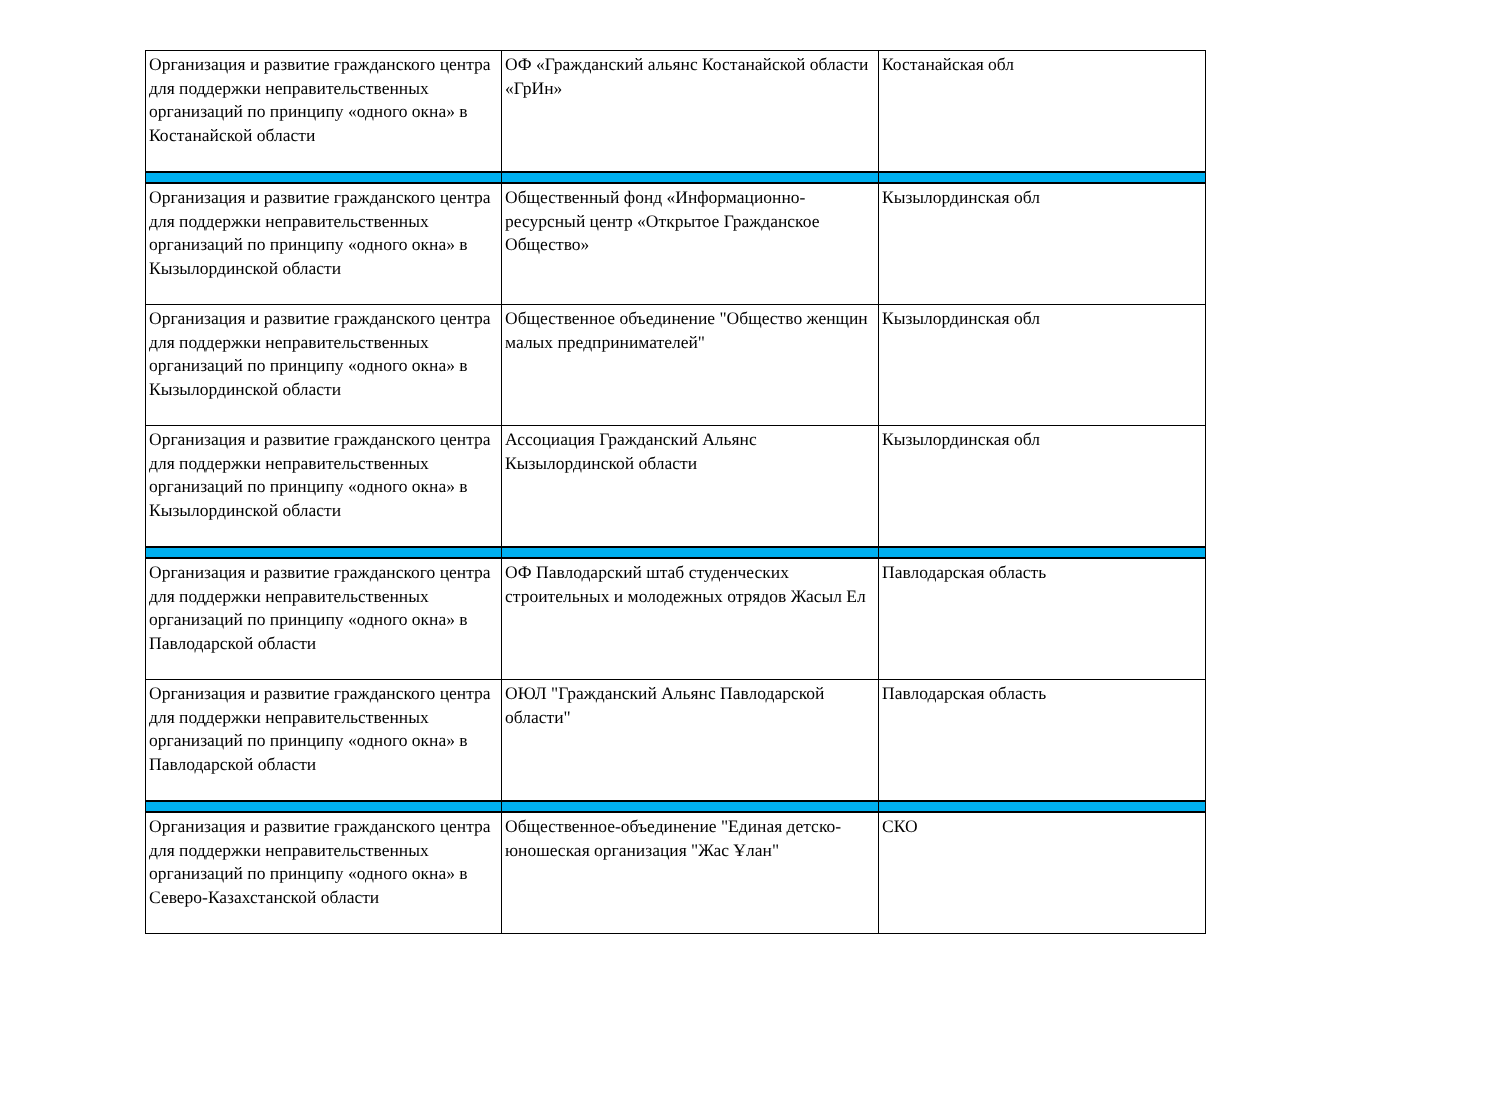| Организация и развитие гражданского центра для поддержки неправительственных организаций по принципу «одного окна» в Костанайской области | ОФ «Гражданский альянс Костанайской области «ГрИн» | Костанайская обл |
| Организация и развитие гражданского центра для поддержки неправительственных организаций по принципу «одного окна» в Кызылординской области | Общественный фонд «Информационно-ресурсный центр «Открытое Гражданское Общество» | Кызылординская обл |
| Организация и развитие гражданского центра для поддержки неправительственных организаций по принципу «одного окна» в Кызылординской области | Общественное объединение "Общество женщин малых предпринимателей" | Кызылординская обл |
| Организация и развитие гражданского центра для поддержки неправительственных организаций по принципу «одного окна» в Кызылординской области | Ассоциация Гражданский Альянс Кызылординской области | Кызылординская обл |
| Организация и развитие гражданского центра для поддержки неправительственных организаций по принципу «одного окна» в Павлодарской области | ОФ Павлодарский штаб студенческих строительных и молодежных отрядов Жасыл Ел | Павлодарская область |
| Организация и развитие гражданского центра для поддержки неправительственных организаций по принципу «одного окна» в Павлодарской области | ОЮЛ "Гражданский Альянс Павлодарской области" | Павлодарская область |
| Организация и развитие гражданского центра для поддержки неправительственных организаций по принципу «одного окна» в Северо-Казахстанской области | Общественное-объединение "Единая детско-юношеская организация "Жас Ұлан" | СКО |